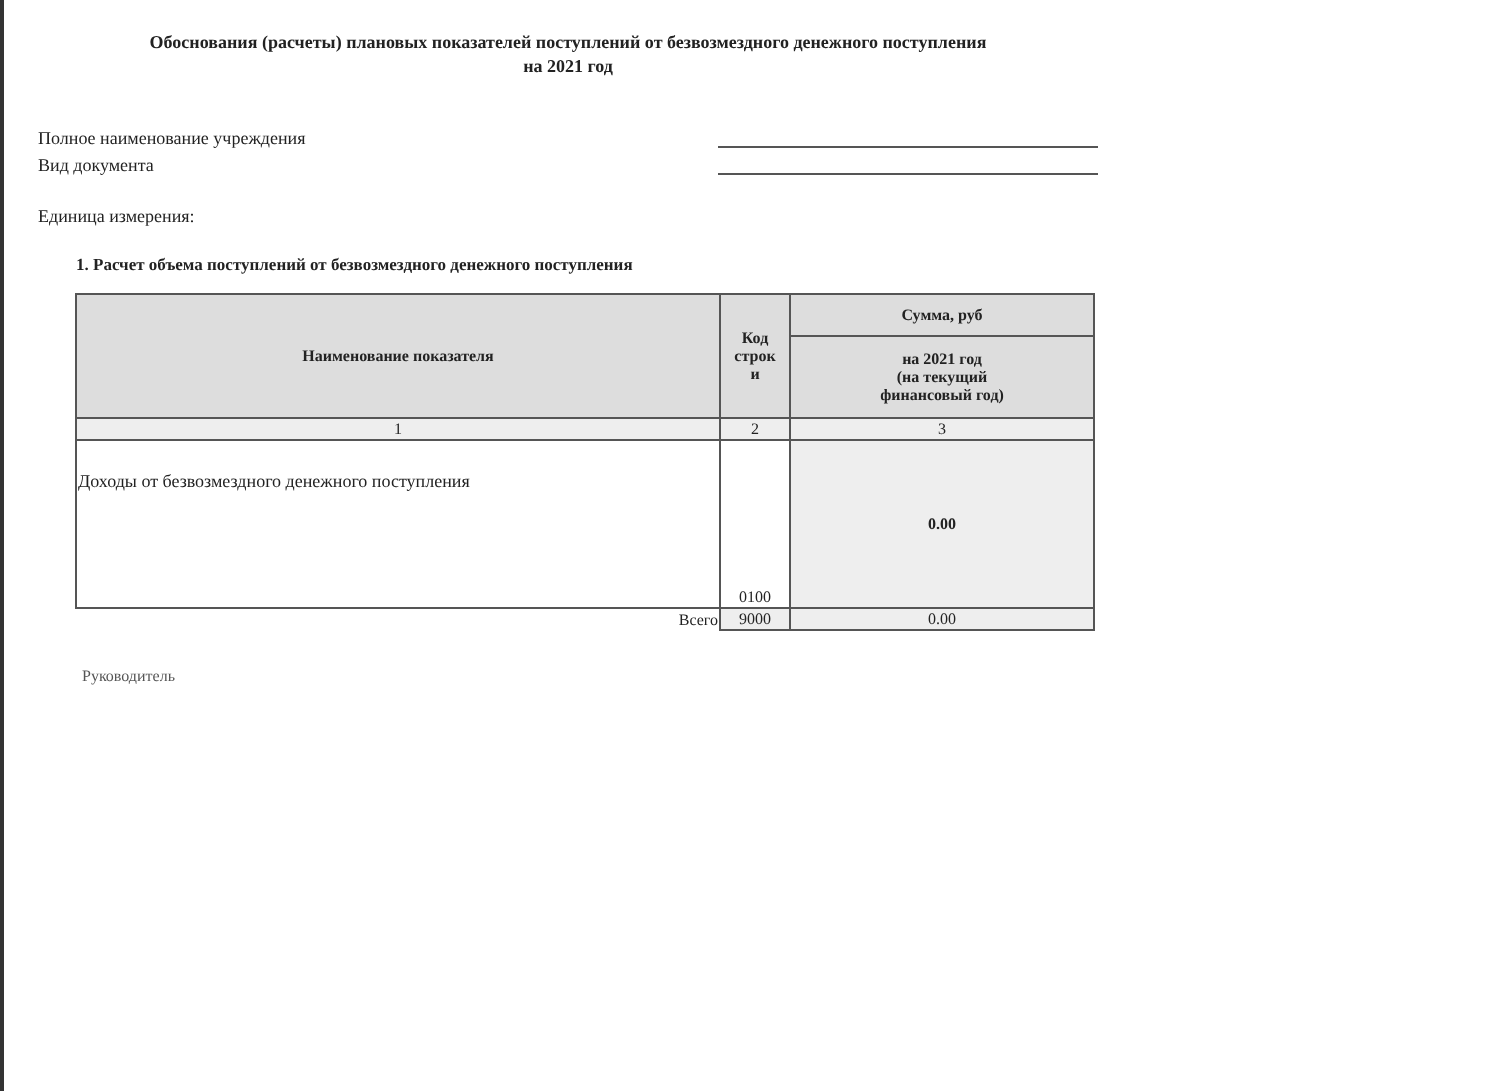Обоснования (расчеты) плановых показателей поступлений от безвозмездного денежного поступления
на 2021 год
Полное наименование учреждения
Вид документа
Единица измерения:
1. Расчет объема поступлений от безвозмездного денежного поступления
| Наименование показателя | Код строк и | Сумма, руб |
| --- | --- | --- |
| | | на 2021 год (на текущий финансовый год) |
| 1 | 2 | 3 |
| Доходы от безвозмездного денежного поступления | 0100 | 0.00 |
| Всего | 9000 | 0.00 |
Руководитель